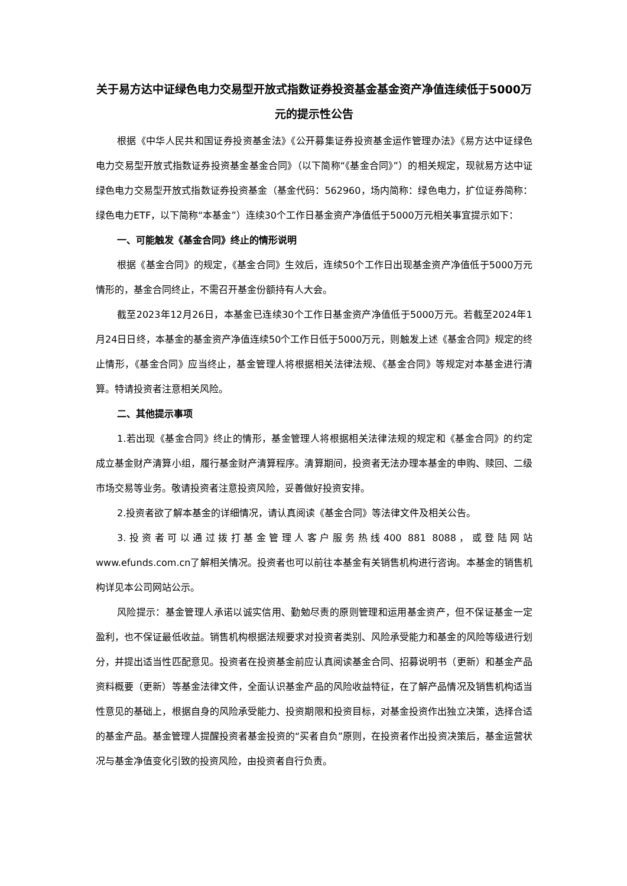关于易方达中证绿色电力交易型开放式指数证券投资基金基金资产净值连续低于5000万元的提示性公告
根据《中华人民共和国证券投资基金法》《公开募集证券投资基金运作管理办法》《易方达中证绿色电力交易型开放式指数证券投资基金基金合同》（以下简称“《基金合同》”）的相关规定，现就易方达中证绿色电力交易型开放式指数证券投资基金（基金代码：562960，场内简称：绿色电力，扩位证券简称：绿色电力ETF，以下简称“本基金”）连续30个工作日基金资产净值低于5000万元相关事宜提示如下：
一、可能触发《基金合同》终止的情形说明
根据《基金合同》的规定，《基金合同》生效后，连续50个工作日出现基金资产净值低于5000万元情形的，基金合同终止，不需召开基金份额持有人大会。
截至2023年12月26日，本基金已连续30个工作日基金资产净值低于5000万元。若截至2024年1月24日日终，本基金的基金资产净值连续50个工作日低于5000万元，则触发上述《基金合同》规定的终止情形，《基金合同》应当终止，基金管理人将根据相关法律法规、《基金合同》等规定对本基金进行清算。特请投资者注意相关风险。
二、其他提示事项
1.若出现《基金合同》终止的情形，基金管理人将根据相关法律法规的规定和《基金合同》的约定成立基金财产清算小组，履行基金财产清算程序。清算期间，投资者无法办理本基金的申购、赎回、二级市场交易等业务。敬请投资者注意投资风险，妥善做好投资安排。
2.投资者欲了解本基金的详细情况，请认真阅读《基金合同》等法律文件及相关公告。
3.投资者可以通过拨打基金管理人客户服务热线400 881 8088，或登陆网站www.efunds.com.cn了解相关情况。投资者也可以前往本基金有关销售机构进行咨询。本基金的销售机构详见本公司网站公示。
风险提示：基金管理人承诺以诚实信用、勤勉尽责的原则管理和运用基金资产，但不保证基金一定盈利，也不保证最低收益。销售机构根据法规要求对投资者类别、风险承受能力和基金的风险等级进行划分，并提出适当性匹配意见。投资者在投资基金前应认真阅读基金合同、招募说明书（更新）和基金产品资料概要（更新）等基金法律文件，全面认识基金产品的风险收益特征，在了解产品情况及销售机构适当性意见的基础上，根据自身的风险承受能力、投资期限和投资目标，对基金投资作出独立决策，选择合适的基金产品。基金管理人提醒投资者基金投资的“买者自负”原则，在投资者作出投资决策后，基金运营状况与基金净值变化引致的投资风险，由投资者自行负责。